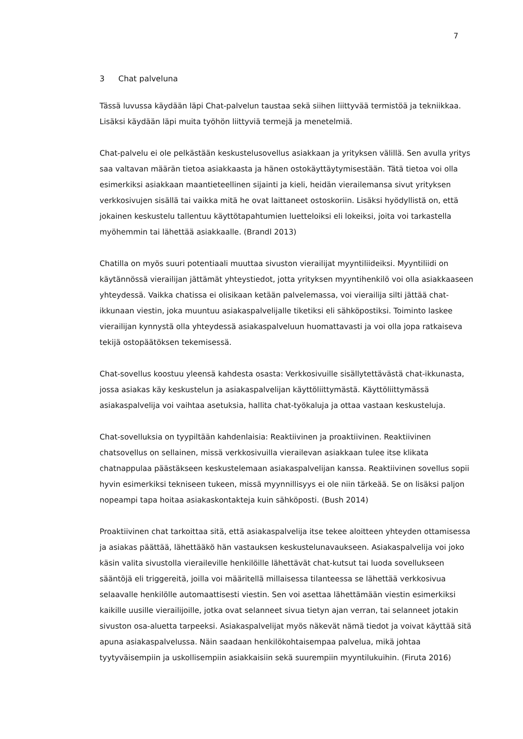7
3 Chat palveluna
Tässä luvussa käydään läpi Chat-palvelun taustaa sekä siihen liittyvää termistöä ja tekniikkaa. Lisäksi käydään läpi muita työhön liittyviä termejä ja menetelmiä.
Chat-palvelu ei ole pelkästään keskustelusovellus asiakkaan ja yrityksen välillä. Sen avulla yritys saa valtavan määrän tietoa asiakkaasta ja hänen ostokäyttäytymisestään. Tätä tietoa voi olla esimerkiksi asiakkaan maantieteellinen sijainti ja kieli, heidän vierailemansa sivut yrityksen verkkosivujen sisällä tai vaikka mitä he ovat laittaneet ostoskoriin. Lisäksi hyödyllistä on, että jokainen keskustelu tallentuu käyttötapahtumien luetteloiksi eli lokeiksi, joita voi tarkastella myöhemmin tai lähettää asiakkaalle. (Brandl 2013)
Chatilla on myös suuri potentiaali muuttaa sivuston vierailijat myyntiliideiksi. Myyntiliidi on käytännössä vierailijan jättämät yhteystiedot, jotta yrityksen myyntihenkilö voi olla asiakkaaseen yhteydessä. Vaikka chatissa ei olisikaan ketään palvelemassa, voi vierailija silti jättää chat-ikkunaan viestin, joka muuntuu asiakaspalvelijalle tiketiksi eli sähköpostiksi. Toiminto laskee vierailijan kynnystä olla yhteydessä asiakaspalveluun huomattavasti ja voi olla jopa ratkaiseva tekijä ostopäätöksen tekemisessä.
Chat-sovellus koostuu yleensä kahdesta osasta: Verkkosivuille sisällytettävästä chat-ikkunasta, jossa asiakas käy keskustelun ja asiakaspalvelijan käyttöliittymästä. Käyttöliittymässä asiakaspalvelija voi vaihtaa asetuksia, hallita chat-työkaluja ja ottaa vastaan keskusteluja.
Chat-sovelluksia on tyypiltään kahdenlaisia: Reaktiivinen ja proaktiivinen. Reaktiivinen chatsovellus on sellainen, missä verkkosivuilla vierailevan asiakkaan tulee itse klikata chatnappulaa päästäkseen keskustelemaan asiakaspalvelijan kanssa. Reaktiivinen sovellus sopii hyvin esimerkiksi tekniseen tukeen, missä myynnillisyys ei ole niin tärkeää. Se on lisäksi paljon nopeampi tapa hoitaa asiakaskontakteja kuin sähköposti. (Bush 2014)
Proaktiivinen chat tarkoittaa sitä, että asiakaspalvelija itse tekee aloitteen yhteyden ottamisessa ja asiakas päättää, lähettääkö hän vastauksen keskustelunavaukseen. Asiakaspalvelija voi joko käsin valita sivustolla vieraileville henkilöille lähettävät chat-kutsut tai luoda sovellukseen sääntöjä eli triggereitä, joilla voi määritellä millaisessa tilanteessa se lähettää verkkosivua selaavalle henkilölle automaattisesti viestin. Sen voi asettaa lähettämään viestin esimerkiksi kaikille uusille vierailijoille, jotka ovat selanneet sivua tietyn ajan verran, tai selanneet jotakin sivuston osa-aluetta tarpeeksi. Asiakaspalvelijat myös näkevät nämä tiedot ja voivat käyttää sitä apuna asiakaspalvelussa. Näin saadaan henkilökohtaisempaa palvelua, mikä johtaa tyytyväisempiin ja uskollisempiin asiakkaisiin sekä suurempiin myyntilukuihin. (Firuta 2016)